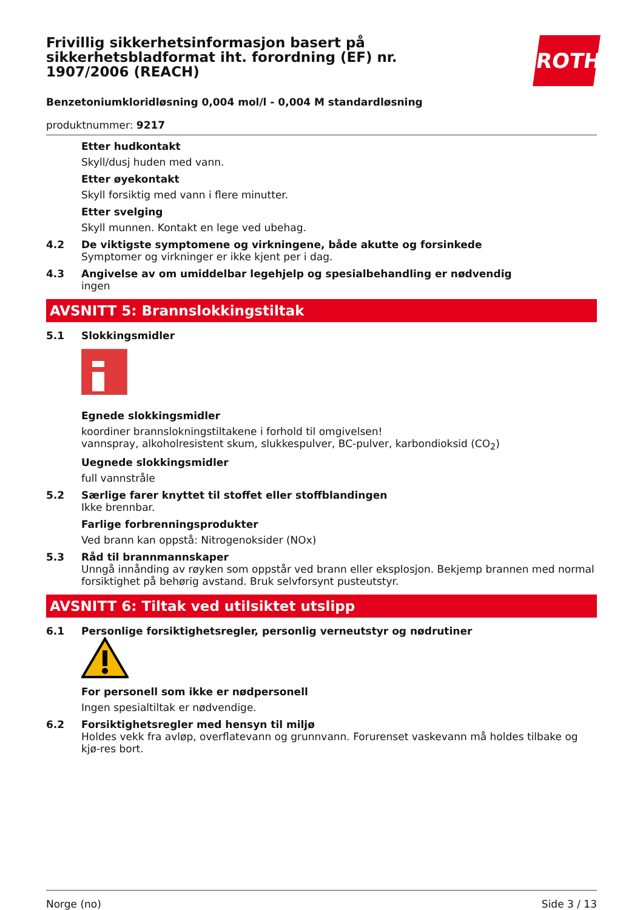Frivillig sikkerhetsinformasjon basert på sikkerhetsbladformat iht. forordning (EF) nr. 1907/2006 (REACH)
ROTH
Benzetoniumkloridløsning 0,004 mol/l - 0,004 M standardløsning
produktnummer: 9217
Etter hudkontakt
Skyll/dusj huden med vann.
Etter øyekontakt
Skyll forsiktig med vann i flere minutter.
Etter svelging
Skyll munnen. Kontakt en lege ved ubehag.
4.2 De viktigste symptomene og virkningene, både akutte og forsinkede
Symptomer og virkninger er ikke kjent per i dag.
4.3 Angivelse av om umiddelbar legehjelp og spesialbehandling er nødvendig
ingen
AVSNITT 5: Brannslokkingstiltak
5.1 Slokkingsmidler
Egnede slokkingsmidler
koordiner brannslokningstiltakene i forhold til omgivelsen!
vannspray, alkoholresistent skum, slukkespulver, BC-pulver, karbondioksid (CO<sub>2</sub>)
Uegnede slokkingsmidler
full vannstråle
5.2 Særlige farer knyttet til stoffet eller stoffblandingen
Ikke brennbar.
Farlige forbrenningsprodukter
Ved brann kan oppstå: Nitrogenoksider (NOx)
5.3 Råd til brannmannskaper
Unngå innånding av røyken som oppstår ved brann eller eksplosjon. Bekjemp brannen med normal forsiktighet på behørig avstand. Bruk selvforsynt pusteutstyr.
AVSNITT 6: Tiltak ved utilsiktet utslipp
6.1 Personlige forsiktighetsregler, personlig verneutstyr og nødrutiner
For personell som ikke er nødpersonell
Ingen spesialtiltak er nødvendige.
6.2 Forsiktighetsregler med hensyn til miljø
Holdes vekk fra avløp, overflatevann og grunnvann. Forurenset vaskevann må holdes tilbake og kjø-res bort.
Norge (no) Side 3 / 13